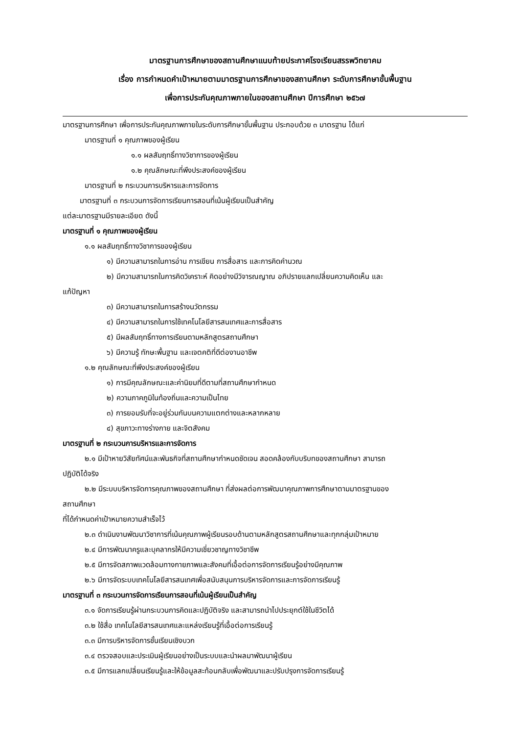มาตรฐานการศึกษาของสถานศึกษาแนบท้ายประกาศโรงเรียนสรรพวิทยาคม
เรื่อง การกำหนดคำเป้าหมายตามมาตรฐานการศึกษาของสถานศึกษา ระดับการศึกษาขั้นพื้นฐาน
เพื่อการประกันคุณภาพภายในของสถานศึกษา ปีการศึกษา ๒๕๖๗
มาตรฐานการศึกษา เพื่อการประกันคุณภาพภายในระดับการศึกษาขั้นพื้นฐาน ประกอบด้วย ๓ มาตรฐาน ได้แก่
มาตรฐานที่ ๑ คุณภาพของผู้เรียน
๑.๑ ผลสัมฤทธิ์ทางวิชาการของผู้เรียน
๑.๒ คุณลักษณะที่พึงประสงค์ของผู้เรียน
มาตรฐานที่ ๒ กระบวนการบริหารและการจัดการ
มาตรฐานที่ ๓ กระบวนการจัดการเรียนการสอนที่เน้นผู้เรียนเป็นสำคัญ
แต่ละมาตรฐานมีรายละเอียด ดังนี้
มาตรฐานที่ ๑ คุณภาพของผู้เรียน
๑.๑ ผลสัมฤทธิ์ทางวิชาการของผู้เรียน
๑) มีความสามารถในการอ่าน การเขียน การสื่อสาร และการคิดคำนวณ
๒) มีความสามารถในการคิดวิเคราะห์ คิดอย่างมีวิจารณญาณ อภิปรายแลกเปลี่ยนความคิดเห็น และ
แก้ปัญหา
๓) มีความสามารถในการสร้างนวัตกรรม
๔) มีความสามารถในการใช้เทคโนโลยีสารสนเทศและการสื่อสาร
๕) มีผลสัมฤทธิ์ทางการเรียนตามหลักสูตรสถานศึกษา
๖) มีความรู้ ทักษะพื้นฐาน และเจตคติที่ดีต่องานอาชีพ
๑.๒ คุณลักษณะที่พึงประสงค์ของผู้เรียน
๑) การมีคุณลักษณะและค่านิยมที่ดีตามที่สถานศึกษากำหนด
๒) ความภาคภูมิในท้องถิ่นและความเป็นไทย
๓) การยอมรับที่จะอยู่ร่วมกันบนความแตกต่างและหลากหลาย
๔) สุขภาวะทางร่างกาย และจิตสังคม
มาตรฐานที่ ๒ กระบวนการบริหารและการจัดการ
๒.๑ มีเป้าหายวิสัยทัศน์และพันธกิจที่สถานศึกษากำหนดชัดเจน สอดคล้องกับบริบทของสถานศึกษา สามารถ
ปฏิบัติได้จริง
๒.๒ มีระบบบริหารจัดการคุณภาพของสถานศึกษา ที่ส่งผลต่อการพัฒนาคุณภาพการศึกษาตามมาตรฐานของ
สถานศึกษา
ที่ได้กำหนดค่าเป้าหมายความสำเร็จไว้
๒.๓ ดำเนินงานพัฒนาวิชาการที่เน้นคุณภาพผู้เรียนรอบด้านตามหลักสูตรสถานศึกษาและทุกกลุ่มเป้าหมาย
๒.๔ มีการพัฒนาครูและบุคลากรให้มีความเชี่ยวชาญทางวิชาชีพ
๒.๕ มีการจัดสภาพแวดล้อมทางกายภาพและสังคมที่เอื้อต่อการจัดการเรียนรู้อย่างมีคุณภาพ
๒.๖ มีการจัดระบบเทคโนโลยีสารสนเทศเพื่อสนับสนุนการบริหารจัดการและการจัดการเรียนรู้
มาตรฐานที่ ๓ กระบวนการจัดการเรียนการสอนที่เน้นผู้เรียนเป็นสำคัญ
๓.๑ จัดการเรียนรู้ผ่านกระบวนการคิดและปฏิบัติจริง และสามารถนำไปประยุกต์ใช้ในชีวิตได้
๓.๒ ใช้สื่อ เทคโนโลยีสารสนเทศและแหล่งเรียนรู้ที่เอื้อต่อการเรียนรู้
๓.๓ มีการบริหารจัดการชั้นเรียนเชิงบวก
๓.๔ ตรวจสอบและประเมินผู้เรียนอย่างเป็นระบบและนำผลมาพัฒนาผู้เรียน
๓.๕ มีการแลกเปลี่ยนเรียนรู้และให้ข้อมูลสะท้อนกลับเพื่อพัฒนาและปรับปรุงการจัดการเรียนรู้